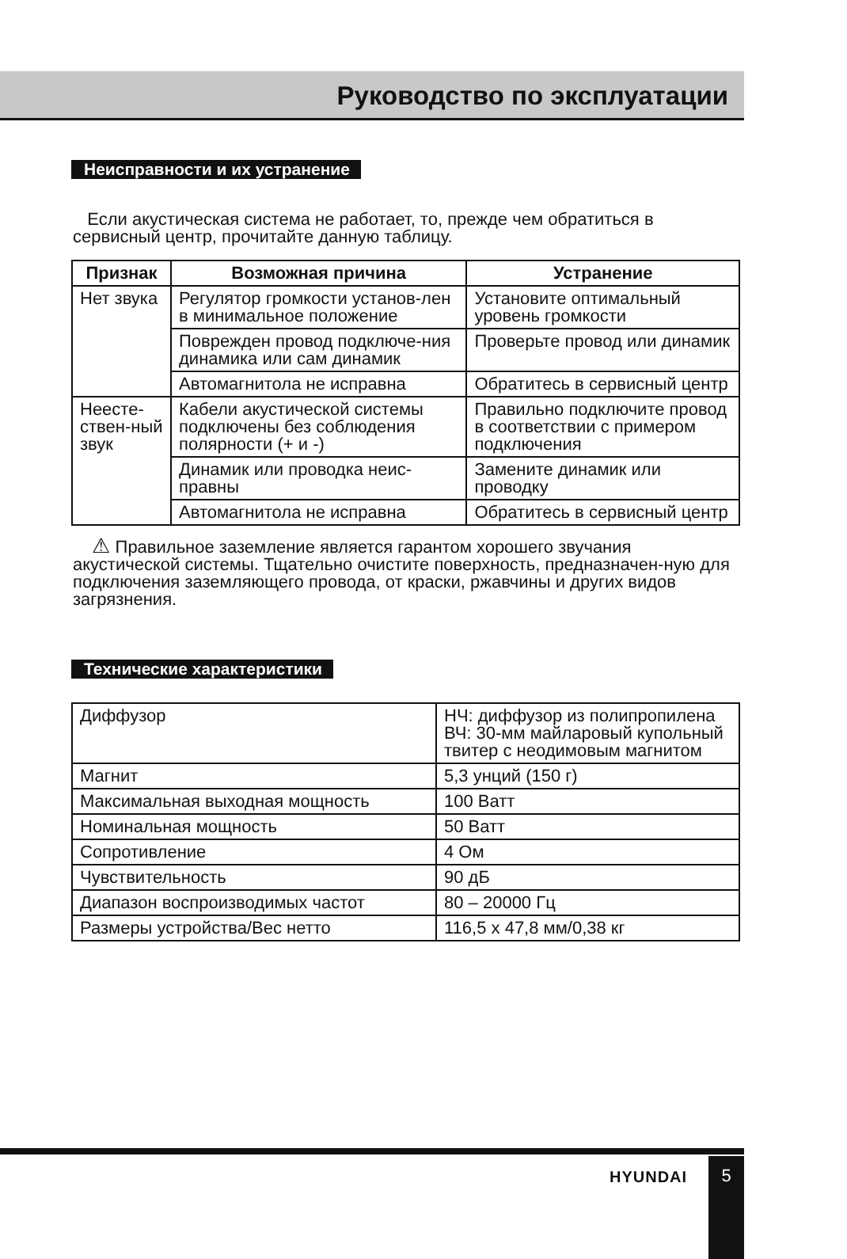Руководство по эксплуатации
Неисправности и их устранение
Если акустическая система не работает, то, прежде чем обратиться в сервисный центр, прочитайте данную таблицу.
| Признак | Возможная причина | Устранение |
| --- | --- | --- |
| Нет звука | Регулятор громкости установ-лен в минимальное положение | Установите оптимальный уровень громкости |
| | Поврежден провод подключе-ния динамика или сам динамик | Проверьте провод или динамик |
| | Автомагнитола не исправна | Обратитесь в сервисный центр |
| Неесте-ствен-ный звук | Кабели акустической системы подключены без соблюдения полярности (+ и -) | Правильно подключите провод в соответствии с примером подключения |
| | Динамик или проводка неис-правны | Замените динамик или проводку |
| | Автомагнитола не исправна | Обратитесь в сервисный центр |
⚠ Правильное заземление является гарантом хорошего звучания акустической системы. Тщательно очистите поверхность, предназначен-ную для подключения заземляющего провода, от краски, ржавчины и других видов загрязнения.
Технические характеристики
| Диффузор | НЧ: диффузор из полипропилена ВЧ: 30-мм майларовый купольный твитер с неодимовым магнитом |
| Магнит | 5,3 унций (150 г) |
| Максимальная выходная мощность | 100 Ватт |
| Номинальная мощность | 50 Ватт |
| Сопротивление | 4 Ом |
| Чувствительность | 90 дБ |
| Диапазон воспроизводимых частот | 80 – 20000 Гц |
| Размеры устройства/Вес нетто | 116,5 x 47,8 мм/0,38 кг |
HYUNDAI
5